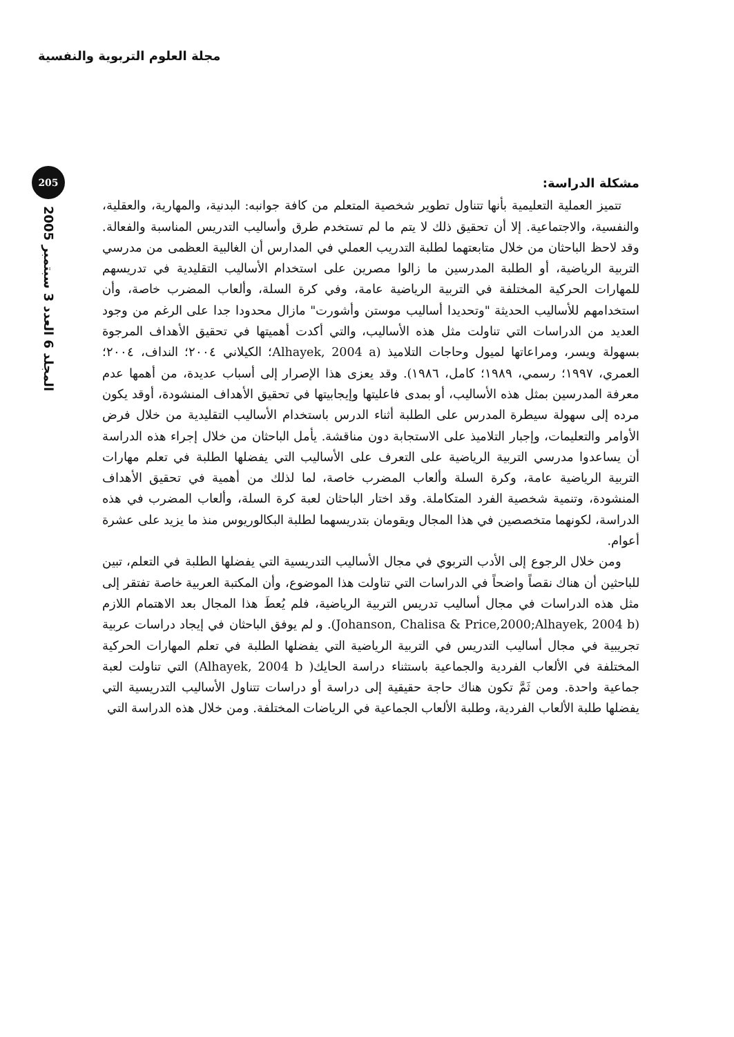مجلة العلوم التربوية والنفسية
205
المجلد 6 العدد 3 سبتمبر 2005
مشكلة الدراسة:
تتميز العملية التعليمية بأنها تتناول تطوير شخصية المتعلم من كافة جوانبه: البدنية، والمهارية، والعقلية، والنفسية، والاجتماعية. إلا أن تحقيق ذلك لا يتم ما لم تستخدم طرق وأساليب التدريس المناسبة والفعالة. وقد لاحظ الباحثان من خلال متابعتهما لطلبة التدريب العملي في المدارس أن الغالبية العظمى من مدرسي التربية الرياضية، أو الطلبة المدرسين ما زالوا مصرين على استخدام الأساليب التقليدية في تدريسهم للمهارات الحركية المختلفة في التربية الرياضية عامة، وفي كرة السلة، وألعاب المضرب خاصة، وأن استخدامهم للأساليب الحديثة "وتحديدا أساليب موستن وأشورت" مازال محدودا جدا على الرغم من وجود العديد من الدراسات التي تناولت مثل هذه الأساليب، والتي أكدت أهميتها في تحقيق الأهداف المرجوة بسهولة ويسر، ومراعاتها لميول وحاجات التلاميذ (Alhayek, 2004 a؛ الكيلاني ٢٠٠٤؛ النداف، ٢٠٠٤؛ العمري، ١٩٩٧؛ رسمي، ١٩٨٩؛ كامل، ١٩٨٦). وقد يعزى هذا الإصرار إلى أسباب عديدة، من أهمها عدم معرفة المدرسين بمثل هذه الأساليب، أو بمدى فاعليتها وإيجابيتها في تحقيق الأهداف المنشودة، أوقد يكون مرده إلى سهولة سيطرة المدرس على الطلبة أثناء الدرس باستخدام الأساليب التقليدية من خلال فرض الأوامر والتعليمات، وإجبار التلاميذ على الاستجابة دون مناقشة. يأمل الباحثان من خلال إجراء هذه الدراسة أن يساعدوا مدرسي التربية الرياضية على التعرف على الأساليب التي يفضلها الطلبة في تعلم مهارات التربية الرياضية عامة، وكرة السلة وألعاب المضرب خاصة، لما لذلك من أهمية في تحقيق الأهداف المنشودة، وتنمية شخصية الفرد المتكاملة. وقد اختار الباحثان لعبة كرة السلة، وألعاب المضرب في هذه الدراسة، لكونهما متخصصين في هذا المجال ويقومان بتدريسهما لطلبة البكالوريوس منذ ما يزيد على عشرة أعوام.
ومن خلال الرجوع إلى الأدب التربوي في مجال الأساليب التدريسية التي يفضلها الطلبة في التعلم، تبين للباحثين أن هناك نقصاً واضحاً في الدراسات التي تناولت هذا الموضوع، وأن المكتبة العربية خاصة تفتقر إلى مثل هذه الدراسات في مجال أساليب تدريس التربية الرياضية، فلم يُعطَ هذا المجال بعد الاهتمام اللازم (Johanson, Chalisa & Price,2000;Alhayek, 2004 b). و لم يوفق الباحثان في إيجاد دراسات عربية تجريبية في مجال أساليب التدريس في التربية الرياضية التي يفضلها الطلبة في تعلم المهارات الحركية المختلفة في الألعاب الفردية والجماعية باستثناء دراسة الحايك( Alhayek, 2004 b) التي تناولت لعبة جماعية واحدة. ومن ثَمَّ تكون هناك حاجة حقيقية إلى دراسة أو دراسات تتناول الأساليب التدريسية التي يفضلها طلبة الألعاب الفردية، وطلبة الألعاب الجماعية في الرياضات المختلفة. ومن خلال هذه الدراسة التي